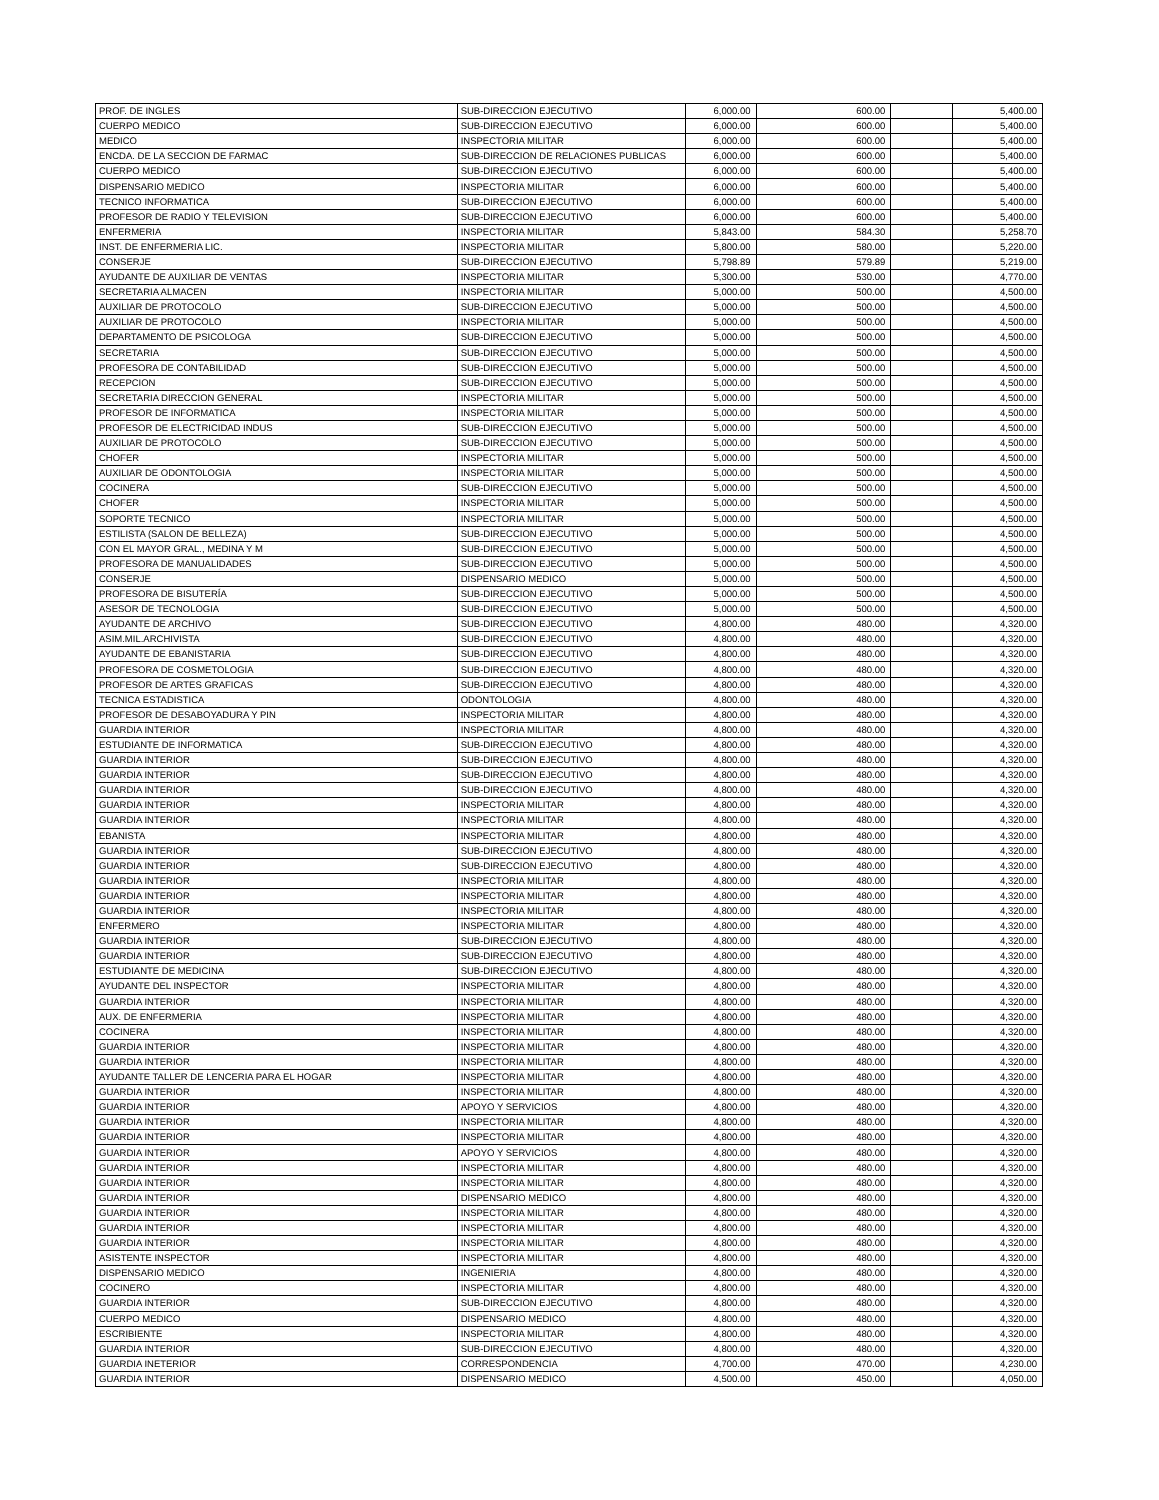| PROF. DE INGLES | SUB-DIRECCION EJECUTIVO | 6,000.00 | 600.00 | | 5,400.00 |
| CUERPO MEDICO | SUB-DIRECCION EJECUTIVO | 6,000.00 | 600.00 | | 5,400.00 |
| MEDICO | INSPECTORIA MILITAR | 6,000.00 | 600.00 | | 5,400.00 |
| ENCDA. DE LA SECCION DE FARMAC | SUB-DIRECCION DE RELACIONES PUBLICAS | 6,000.00 | 600.00 | | 5,400.00 |
| CUERPO MEDICO | SUB-DIRECCION EJECUTIVO | 6,000.00 | 600.00 | | 5,400.00 |
| DISPENSARIO MEDICO | INSPECTORIA MILITAR | 6,000.00 | 600.00 | | 5,400.00 |
| TECNICO INFORMATICA | SUB-DIRECCION EJECUTIVO | 6,000.00 | 600.00 | | 5,400.00 |
| PROFESOR DE RADIO Y TELEVISION | SUB-DIRECCION EJECUTIVO | 6,000.00 | 600.00 | | 5,400.00 |
| ENFERMERIA | INSPECTORIA MILITAR | 5,843.00 | 584.30 | | 5,258.70 |
| INST. DE ENFERMERIA LIC. | INSPECTORIA MILITAR | 5,800.00 | 580.00 | | 5,220.00 |
| CONSERJE | SUB-DIRECCION EJECUTIVO | 5,798.89 | 579.89 | | 5,219.00 |
| AYUDANTE DE AUXILIAR DE VENTAS | INSPECTORIA MILITAR | 5,300.00 | 530.00 | | 4,770.00 |
| SECRETARIA ALMACEN | INSPECTORIA MILITAR | 5,000.00 | 500.00 | | 4,500.00 |
| AUXILIAR DE PROTOCOLO | SUB-DIRECCION EJECUTIVO | 5,000.00 | 500.00 | | 4,500.00 |
| AUXILIAR DE PROTOCOLO | INSPECTORIA MILITAR | 5,000.00 | 500.00 | | 4,500.00 |
| DEPARTAMENTO DE PSICOLOGA | SUB-DIRECCION EJECUTIVO | 5,000.00 | 500.00 | | 4,500.00 |
| SECRETARIA | SUB-DIRECCION EJECUTIVO | 5,000.00 | 500.00 | | 4,500.00 |
| PROFESORA DE CONTABILIDAD | SUB-DIRECCION EJECUTIVO | 5,000.00 | 500.00 | | 4,500.00 |
| RECEPCION | SUB-DIRECCION EJECUTIVO | 5,000.00 | 500.00 | | 4,500.00 |
| SECRETARIA DIRECCION GENERAL | INSPECTORIA MILITAR | 5,000.00 | 500.00 | | 4,500.00 |
| PROFESOR DE INFORMATICA | INSPECTORIA MILITAR | 5,000.00 | 500.00 | | 4,500.00 |
| PROFESOR DE ELECTRICIDAD INDUS | SUB-DIRECCION EJECUTIVO | 5,000.00 | 500.00 | | 4,500.00 |
| AUXILIAR DE PROTOCOLO | SUB-DIRECCION EJECUTIVO | 5,000.00 | 500.00 | | 4,500.00 |
| CHOFER | INSPECTORIA MILITAR | 5,000.00 | 500.00 | | 4,500.00 |
| AUXILIAR DE ODONTOLOGIA | INSPECTORIA MILITAR | 5,000.00 | 500.00 | | 4,500.00 |
| COCINERA | SUB-DIRECCION EJECUTIVO | 5,000.00 | 500.00 | | 4,500.00 |
| CHOFER | INSPECTORIA MILITAR | 5,000.00 | 500.00 | | 4,500.00 |
| SOPORTE TECNICO | INSPECTORIA MILITAR | 5,000.00 | 500.00 | | 4,500.00 |
| ESTILISTA (SALON DE BELLEZA) | SUB-DIRECCION EJECUTIVO | 5,000.00 | 500.00 | | 4,500.00 |
| CON EL MAYOR GRAL., MEDINA Y M | SUB-DIRECCION EJECUTIVO | 5,000.00 | 500.00 | | 4,500.00 |
| PROFESORA DE MANUALIDADES | SUB-DIRECCION EJECUTIVO | 5,000.00 | 500.00 | | 4,500.00 |
| CONSERJE | DISPENSARIO MEDICO | 5,000.00 | 500.00 | | 4,500.00 |
| PROFESORA DE BISUTERÍA | SUB-DIRECCION EJECUTIVO | 5,000.00 | 500.00 | | 4,500.00 |
| ASESOR DE TECNOLOGIA | SUB-DIRECCION EJECUTIVO | 5,000.00 | 500.00 | | 4,500.00 |
| AYUDANTE DE ARCHIVO | SUB-DIRECCION EJECUTIVO | 4,800.00 | 480.00 | | 4,320.00 |
| ASIM.MIL.ARCHIVISTA | SUB-DIRECCION EJECUTIVO | 4,800.00 | 480.00 | | 4,320.00 |
| AYUDANTE DE EBANISTARIA | SUB-DIRECCION EJECUTIVO | 4,800.00 | 480.00 | | 4,320.00 |
| PROFESORA DE COSMETOLOGIA | SUB-DIRECCION EJECUTIVO | 4,800.00 | 480.00 | | 4,320.00 |
| PROFESOR DE ARTES GRAFICAS | SUB-DIRECCION EJECUTIVO | 4,800.00 | 480.00 | | 4,320.00 |
| TECNICA ESTADISTICA | ODONTOLOGIA | 4,800.00 | 480.00 | | 4,320.00 |
| PROFESOR DE DESABOYADURA Y PIN | INSPECTORIA MILITAR | 4,800.00 | 480.00 | | 4,320.00 |
| GUARDIA INTERIOR | INSPECTORIA MILITAR | 4,800.00 | 480.00 | | 4,320.00 |
| ESTUDIANTE DE INFORMATICA | SUB-DIRECCION EJECUTIVO | 4,800.00 | 480.00 | | 4,320.00 |
| GUARDIA INTERIOR | SUB-DIRECCION EJECUTIVO | 4,800.00 | 480.00 | | 4,320.00 |
| GUARDIA INTERIOR | SUB-DIRECCION EJECUTIVO | 4,800.00 | 480.00 | | 4,320.00 |
| GUARDIA INTERIOR | SUB-DIRECCION EJECUTIVO | 4,800.00 | 480.00 | | 4,320.00 |
| GUARDIA INTERIOR | INSPECTORIA MILITAR | 4,800.00 | 480.00 | | 4,320.00 |
| GUARDIA INTERIOR | INSPECTORIA MILITAR | 4,800.00 | 480.00 | | 4,320.00 |
| EBANISTA | INSPECTORIA MILITAR | 4,800.00 | 480.00 | | 4,320.00 |
| GUARDIA INTERIOR | SUB-DIRECCION EJECUTIVO | 4,800.00 | 480.00 | | 4,320.00 |
| GUARDIA INTERIOR | SUB-DIRECCION EJECUTIVO | 4,800.00 | 480.00 | | 4,320.00 |
| GUARDIA INTERIOR | INSPECTORIA MILITAR | 4,800.00 | 480.00 | | 4,320.00 |
| GUARDIA INTERIOR | INSPECTORIA MILITAR | 4,800.00 | 480.00 | | 4,320.00 |
| GUARDIA INTERIOR | INSPECTORIA MILITAR | 4,800.00 | 480.00 | | 4,320.00 |
| ENFERMERO | INSPECTORIA MILITAR | 4,800.00 | 480.00 | | 4,320.00 |
| GUARDIA INTERIOR | SUB-DIRECCION EJECUTIVO | 4,800.00 | 480.00 | | 4,320.00 |
| GUARDIA INTERIOR | SUB-DIRECCION EJECUTIVO | 4,800.00 | 480.00 | | 4,320.00 |
| ESTUDIANTE DE MEDICINA | SUB-DIRECCION EJECUTIVO | 4,800.00 | 480.00 | | 4,320.00 |
| AYUDANTE DEL INSPECTOR | INSPECTORIA MILITAR | 4,800.00 | 480.00 | | 4,320.00 |
| GUARDIA INTERIOR | INSPECTORIA MILITAR | 4,800.00 | 480.00 | | 4,320.00 |
| AUX. DE ENFERMERIA | INSPECTORIA MILITAR | 4,800.00 | 480.00 | | 4,320.00 |
| COCINERA | INSPECTORIA MILITAR | 4,800.00 | 480.00 | | 4,320.00 |
| GUARDIA INTERIOR | INSPECTORIA MILITAR | 4,800.00 | 480.00 | | 4,320.00 |
| GUARDIA INTERIOR | INSPECTORIA MILITAR | 4,800.00 | 480.00 | | 4,320.00 |
| AYUDANTE TALLER DE LENCERIA PARA EL HOGAR | INSPECTORIA MILITAR | 4,800.00 | 480.00 | | 4,320.00 |
| GUARDIA INTERIOR | INSPECTORIA MILITAR | 4,800.00 | 480.00 | | 4,320.00 |
| GUARDIA INTERIOR | APOYO Y SERVICIOS | 4,800.00 | 480.00 | | 4,320.00 |
| GUARDIA INTERIOR | INSPECTORIA MILITAR | 4,800.00 | 480.00 | | 4,320.00 |
| GUARDIA INTERIOR | INSPECTORIA MILITAR | 4,800.00 | 480.00 | | 4,320.00 |
| GUARDIA INTERIOR | APOYO Y SERVICIOS | 4,800.00 | 480.00 | | 4,320.00 |
| GUARDIA INTERIOR | INSPECTORIA MILITAR | 4,800.00 | 480.00 | | 4,320.00 |
| GUARDIA INTERIOR | INSPECTORIA MILITAR | 4,800.00 | 480.00 | | 4,320.00 |
| GUARDIA INTERIOR | DISPENSARIO MEDICO | 4,800.00 | 480.00 | | 4,320.00 |
| GUARDIA INTERIOR | INSPECTORIA MILITAR | 4,800.00 | 480.00 | | 4,320.00 |
| GUARDIA INTERIOR | INSPECTORIA MILITAR | 4,800.00 | 480.00 | | 4,320.00 |
| GUARDIA INTERIOR | INSPECTORIA MILITAR | 4,800.00 | 480.00 | | 4,320.00 |
| ASISTENTE INSPECTOR | INSPECTORIA MILITAR | 4,800.00 | 480.00 | | 4,320.00 |
| DISPENSARIO MEDICO | INGENIERIA | 4,800.00 | 480.00 | | 4,320.00 |
| COCINERO | INSPECTORIA MILITAR | 4,800.00 | 480.00 | | 4,320.00 |
| GUARDIA INTERIOR | SUB-DIRECCION EJECUTIVO | 4,800.00 | 480.00 | | 4,320.00 |
| CUERPO MEDICO | DISPENSARIO MEDICO | 4,800.00 | 480.00 | | 4,320.00 |
| ESCRIBIENTE | INSPECTORIA MILITAR | 4,800.00 | 480.00 | | 4,320.00 |
| GUARDIA INTERIOR | SUB-DIRECCION EJECUTIVO | 4,800.00 | 480.00 | | 4,320.00 |
| GUARDIA INETERIOR | CORRESPONDENCIA | 4,700.00 | 470.00 | | 4,230.00 |
| GUARDIA INTERIOR | DISPENSARIO MEDICO | 4,500.00 | 450.00 | | 4,050.00 |